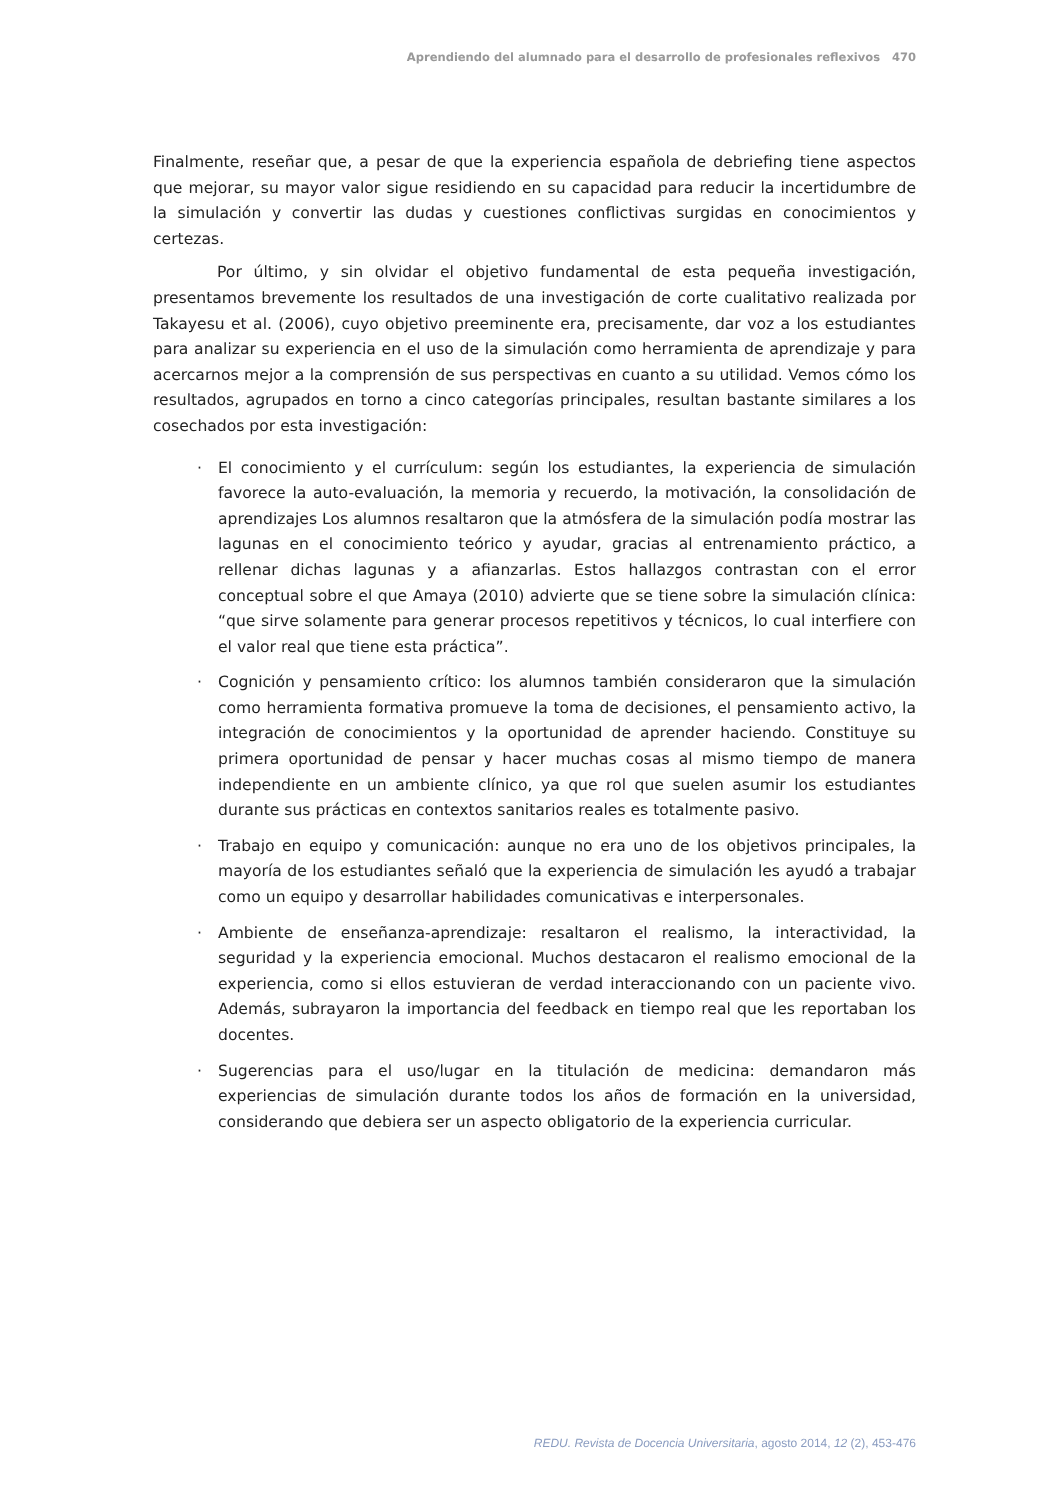Aprendiendo del alumnado para el desarrollo de profesionales reflexivos 470
Finalmente, reseñar que, a pesar de que la experiencia española de debriefing tiene aspectos que mejorar, su mayor valor sigue residiendo en su capacidad para reducir la incertidumbre de la simulación y convertir las dudas y cuestiones conflictivas surgidas en conocimientos y certezas.
Por último, y sin olvidar el objetivo fundamental de esta pequeña investigación, presentamos brevemente los resultados de una investigación de corte cualitativo realizada por Takayesu et al. (2006), cuyo objetivo preeminente era, precisamente, dar voz a los estudiantes para analizar su experiencia en el uso de la simulación como herramienta de aprendizaje y para acercarnos mejor a la comprensión de sus perspectivas en cuanto a su utilidad. Vemos cómo los resultados, agrupados en torno a cinco categorías principales, resultan bastante similares a los cosechados por esta investigación:
· El conocimiento y el currículum: según los estudiantes, la experiencia de simulación favorece la auto-evaluación, la memoria y recuerdo, la motivación, la consolidación de aprendizajes Los alumnos resaltaron que la atmósfera de la simulación podía mostrar las lagunas en el conocimiento teórico y ayudar, gracias al entrenamiento práctico, a rellenar dichas lagunas y a afianzarlas. Estos hallazgos contrastan con el error conceptual sobre el que Amaya (2010) advierte que se tiene sobre la simulación clínica: “que sirve solamente para generar procesos repetitivos y técnicos, lo cual interfiere con el valor real que tiene esta práctica”.
· Cognición y pensamiento crítico: los alumnos también consideraron que la simulación como herramienta formativa promueve la toma de decisiones, el pensamiento activo, la integración de conocimientos y la oportunidad de aprender haciendo. Constituye su primera oportunidad de pensar y hacer muchas cosas al mismo tiempo de manera independiente en un ambiente clínico, ya que rol que suelen asumir los estudiantes durante sus prácticas en contextos sanitarios reales es totalmente pasivo.
· Trabajo en equipo y comunicación: aunque no era uno de los objetivos principales, la mayoría de los estudiantes señaló que la experiencia de simulación les ayudó a trabajar como un equipo y desarrollar habilidades comunicativas e interpersonales.
· Ambiente de enseñanza-aprendizaje: resaltaron el realismo, la interactividad, la seguridad y la experiencia emocional. Muchos destacaron el realismo emocional de la experiencia, como si ellos estuvieran de verdad interaccionando con un paciente vivo. Además, subrayaron la importancia del feedback en tiempo real que les reportaban los docentes.
· Sugerencias para el uso/lugar en la titulación de medicina: demandaron más experiencias de simulación durante todos los años de formación en la universidad, considerando que debiera ser un aspecto obligatorio de la experiencia curricular.
REDU. Revista de Docencia Universitaria, agosto 2014, 12 (2), 453-476